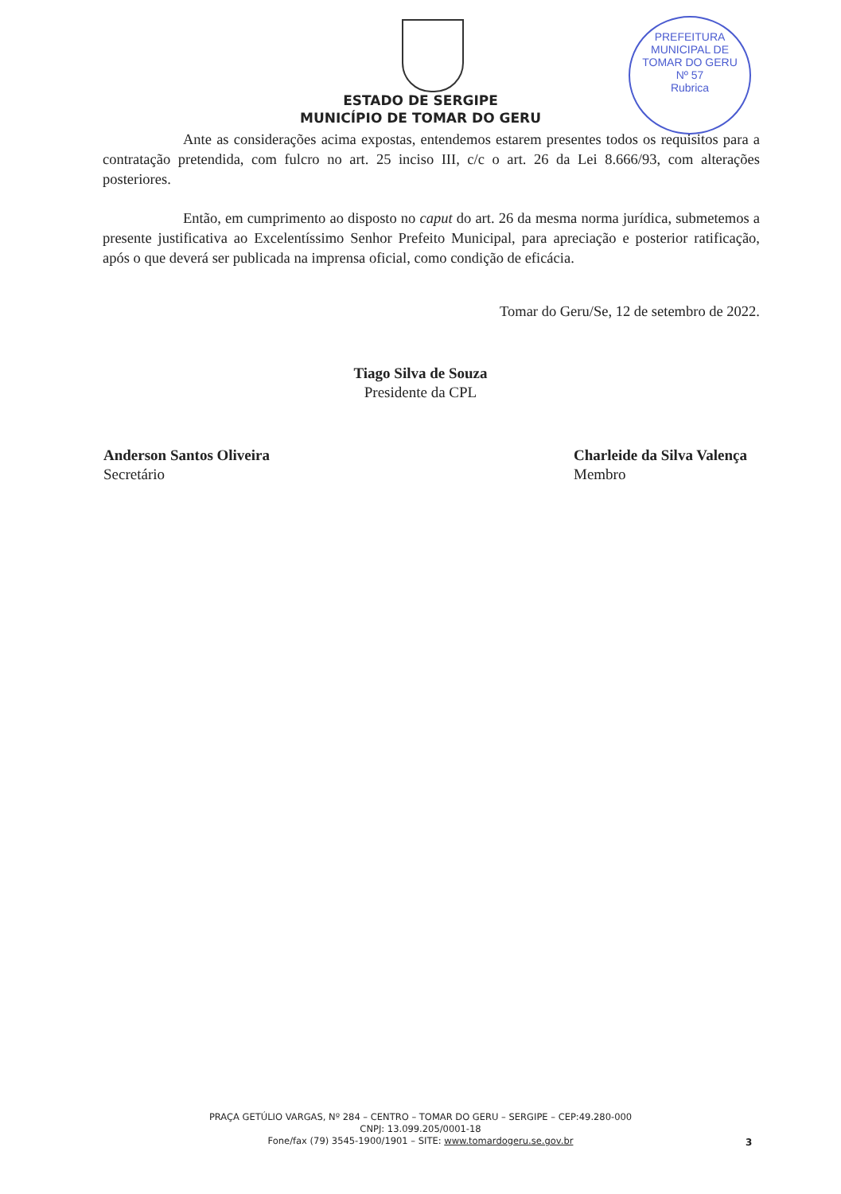PREFEITURA MUNICIPAL DE TOMAR DO GERU
Nº 57
Rubrica
ESTADO DE SERGIPE
MUNICÍPIO DE TOMAR DO GERU
Ante as considerações acima expostas, entendemos estarem presentes todos os requisitos para a contratação pretendida, com fulcro no art. 25 inciso III, c/c o art. 26 da Lei 8.666/93, com alterações posteriores.
Então, em cumprimento ao disposto no caput do art. 26 da mesma norma jurídica, submetemos a presente justificativa ao Excelentíssimo Senhor Prefeito Municipal, para apreciação e posterior ratificação, após o que deverá ser publicada na imprensa oficial, como condição de eficácia.
Tomar do Geru/Se, 12 de setembro de 2022.
Tiago Silva de Souza
Presidente da CPL
Anderson Santos Oliveira
Secretário
Charleide da Silva Valença
Membro
PRAÇA GETÚLIO VARGAS, Nº 284 – CENTRO – TOMAR DO GERU – SERGIPE – CEP:49.280-000
CNPJ: 13.099.205/0001-18
Fone/fax (79) 3545-1900/1901 – SITE: www.tomardogeru.se.gov.br
3